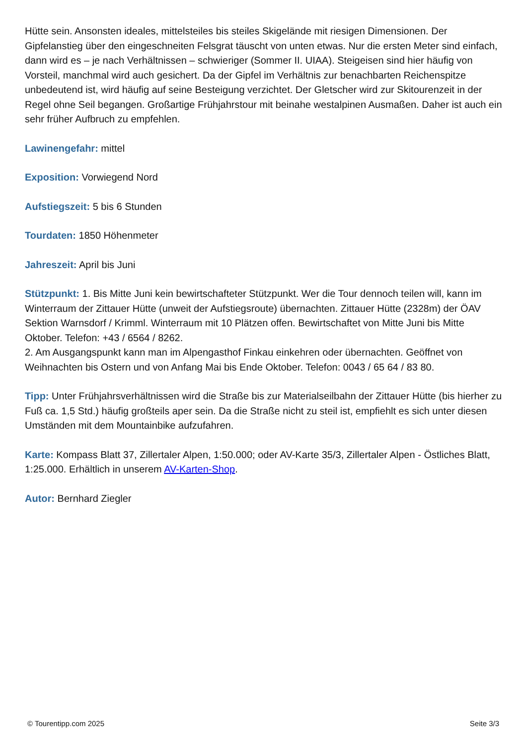Hütte sein. Ansonsten ideales, mittelsteiles bis steiles Skigelände mit riesigen Dimensionen. Der Gipfelanstieg über den eingeschneiten Felsgrat täuscht von unten etwas. Nur die ersten Meter sind einfach, dann wird es – je nach Verhältnissen – schwieriger (Sommer II. UIAA). Steigeisen sind hier häufig von Vorsteil, manchmal wird auch gesichert. Da der Gipfel im Verhältnis zur benachbarten Reichenspitze unbedeutend ist, wird häufig auf seine Besteigung verzichtet. Der Gletscher wird zur Skitourenzeit in der Regel ohne Seil begangen. Großartige Frühjahrstour mit beinahe westalpinen Ausmaßen. Daher ist auch ein sehr früher Aufbruch zu empfehlen.
Lawinengefahr: mittel
Exposition: Vorwiegend Nord
Aufstiegszeit: 5 bis 6 Stunden
Tourdaten: 1850 Höhenmeter
Jahreszeit: April bis Juni
Stützpunkt: 1. Bis Mitte Juni kein bewirtschafteter Stützpunkt. Wer die Tour dennoch teilen will, kann im Winterraum der Zittauer Hütte (unweit der Aufstiegsroute) übernachten. Zittauer Hütte (2328m) der ÖAV Sektion Warnsdorf / Krimml. Winterraum mit 10 Plätzen offen. Bewirtschaftet von Mitte Juni bis Mitte Oktober. Telefon: +43 / 6564 / 8262.
2. Am Ausgangspunkt kann man im Alpengasthof Finkau einkehren oder übernachten. Geöffnet von Weihnachten bis Ostern und von Anfang Mai bis Ende Oktober. Telefon: 0043 / 65 64 / 83 80.
Tipp: Unter Frühjahrsverhältnissen wird die Straße bis zur Materialseilbahn der Zittauer Hütte (bis hierher zu Fuß ca. 1,5 Std.) häufig großteils aper sein. Da die Straße nicht zu steil ist, empfiehlt es sich unter diesen Umständen mit dem Mountainbike aufzufahren.
Karte: Kompass Blatt 37, Zillertaler Alpen, 1:50.000; oder AV-Karte 35/3, Zillertaler Alpen - Östliches Blatt, 1:25.000. Erhältlich in unserem AV-Karten-Shop.
Autor: Bernhard Ziegler
© Tourentipp.com 2025 Seite 3/3